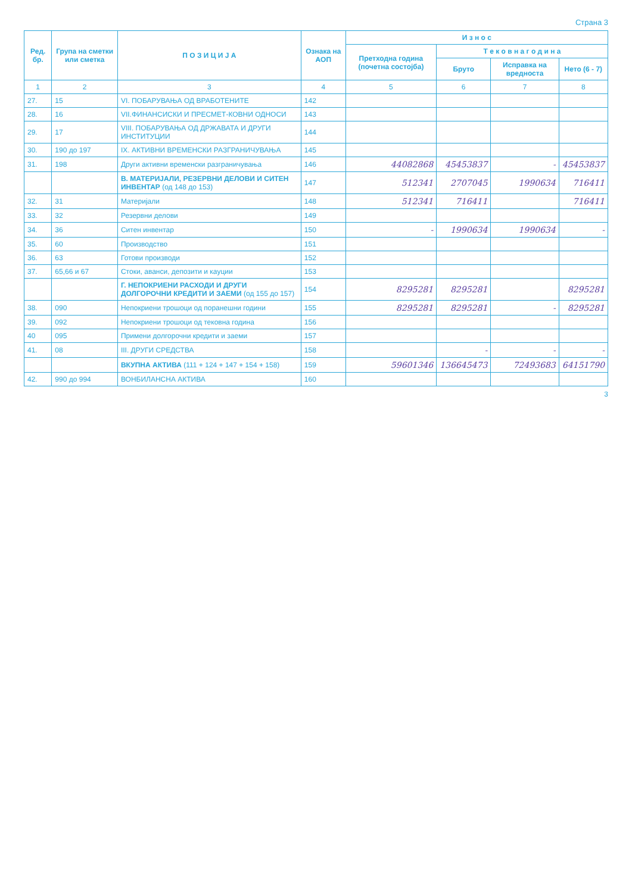Страна 3
| Ред. бр. | Група на сметки или сметка | П О З И Ц И Ј А | Ознака на АОП | И з н о с | | | |
| --- | --- | --- | --- | --- | --- | --- | --- |
| | | | | Претходна година (почетна состојба) | Т е к о в н а г о д и н а | | |
| | | | | | Бруто | Исправка на вредноста | Нето (6 - 7) |
| 1 | 2 | 3 | 4 | 5 | 6 | 7 | 8 |
| 27. | 15 | VI. ПОБАРУВАЊА ОД ВРАБОТЕНИТЕ | 142 | | | | |
| 28. | 16 | VII.ФИНАНСИСКИ И ПРЕСМЕТ-КОВНИ ОДНОСИ | 143 | | | | |
| 29. | 17 | VIII. ПОБАРУВАЊА ОД ДРЖАВАТА И ДРУГИ ИНСТИТУЦИИ | 144 | | | | |
| 30. | 190 до 197 | IX. АКТИВНИ ВРЕМЕНСКИ РАЗГРАНИЧУВАЊА | 145 | | | | |
| 31. | 198 | Други активни временски разграничувања | 146 | 44082868 | 45453837 | - | 45453837 |
| | | В. МАТЕРИЈАЛИ, РЕЗЕРВНИ ДЕЛОВИ И СИТЕН ИНВЕНТАР (од 148 до 153) | 147 | 512341 | 2707045 | 1990634 | 716411 |
| 32. | 31 | Материјали | 148 | 512341 | 716411 | | 716411 |
| 33. | 32 | Резервни делови | 149 | | | | |
| 34. | 36 | Ситен инвентар | 150 | - | 1990634 | 1990634 | - |
| 35. | 60 | Производство | 151 | | | | |
| 36. | 63 | Готови производи | 152 | | | | |
| 37. | 65,66 и 67 | Стоки, аванси, депозити и кауции | 153 | | | | |
| | | Г. НЕПОКРИЕНИ РАСХОДИ И ДРУГИ ДОЛГОРОЧНИ КРЕДИТИ И ЗАЕМИ (од 155 до 157) | 154 | 8295281 | 8295281 | | 8295281 |
| 38. | 090 | Непокриени трошоци од поранешни години | 155 | 8295281 | 8295281 | - | 8295281 |
| 39. | 092 | Непокриени трошоци од тековна година | 156 | | | | |
| 40 | 095 | Примени долгорочни кредити и заеми | 157 | | | | |
| 41. | 08 | III. ДРУГИ СРЕДСТВА | 158 | | - | - | - |
| | | ВКУПНА АКТИВА (111 + 124 + 147 + 154 + 158) | 159 | 59601346 | 136645473 | 72493683 | 64151790 |
| 42. | 990 до 994 | ВОНБИЛАНСНА АКТИВА | 160 | | | | |
3